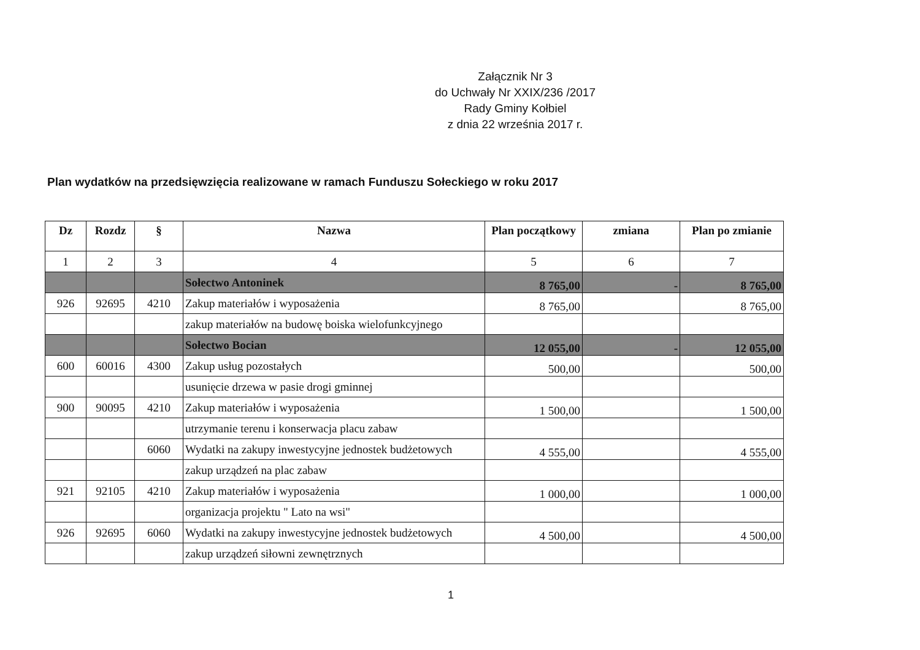Załącznik Nr 3
do Uchwały Nr XXIX/236 /2017
Rady Gminy Kołbiel
z dnia 22 września 2017 r.
Plan wydatków na przedsięwzięcia realizowane w ramach Funduszu Sołeckiego w roku 2017
| Dz | Rozdz | § | Nazwa | Plan początkowy | zmiana | Plan po zmianie |
| --- | --- | --- | --- | --- | --- | --- |
| 1 | 2 | 3 | 4 | 5 | 6 | 7 |
| | | | Sołectwo Antoninek | 8 765,00 | - | 8 765,00 |
| 926 | 92695 | 4210 | Zakup materiałów i wyposażenia | 8 765,00 | | 8 765,00 |
| | | | zakup materiałów na budowę boiska wielofunkcyjnego | | | |
| | | | Sołectwo Bocian | 12 055,00 | - | 12 055,00 |
| 600 | 60016 | 4300 | Zakup usług pozostałych | 500,00 | | 500,00 |
| | | | usunięcie drzewa w pasie drogi gminnej | | | |
| 900 | 90095 | 4210 | Zakup materiałów i wyposażenia | 1 500,00 | | 1 500,00 |
| | | | utrzymanie terenu i konserwacja placu zabaw | | | |
| | | 6060 | Wydatki na zakupy inwestycyjne jednostek budżetowych | 4 555,00 | | 4 555,00 |
| | | | zakup urządzeń na plac zabaw | | | |
| 921 | 92105 | 4210 | Zakup materiałów i wyposażenia | 1 000,00 | | 1 000,00 |
| | | | organizacja projektu " Lato na wsi" | | | |
| 926 | 92695 | 6060 | Wydatki na zakupy inwestycyjne jednostek budżetowych | 4 500,00 | | 4 500,00 |
| | | | zakup urządzeń siłowni zewnętrznych | | | |
1